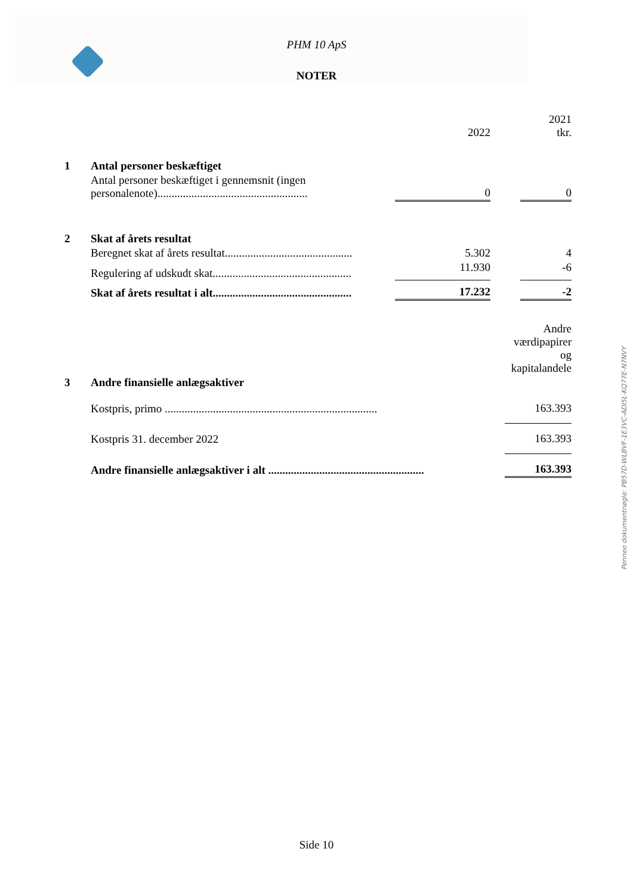PHM 10 ApS
NOTER
| | | 2022 | | 2021 tkr. |
| 1 | Antal personer beskæftiget | | | |
| | Antal personer beskæftiget i gennemsnit (ingen personalenote)..................................................... | 0 | | 0 |
| 2 | Skat af årets resultat | | | |
| | Beregnet skat af årets resultat............................................. | 5.302 | | 4 |
| | Regulering af udskudt skat................................................. | 11.930 | | -6 |
| | Skat af årets resultat i alt................................................. | 17.232 | | -2 |
| | | Andre værdipapirer og kapitalandele |
| 3 | Andre finansielle anlægsaktiver | |
| | Kostpris, primo ........................................................................... | 163.393 |
| | Kostpris 31. december 2022 | 163.393 |
| | Andre finansielle anlægsaktiver i alt ....................................................... | 163.393 |
Side 10
Penneo dokumentnøgle: PB57D-WLBVF-1E3VC-ADI5L-KQ77E-N7NVY